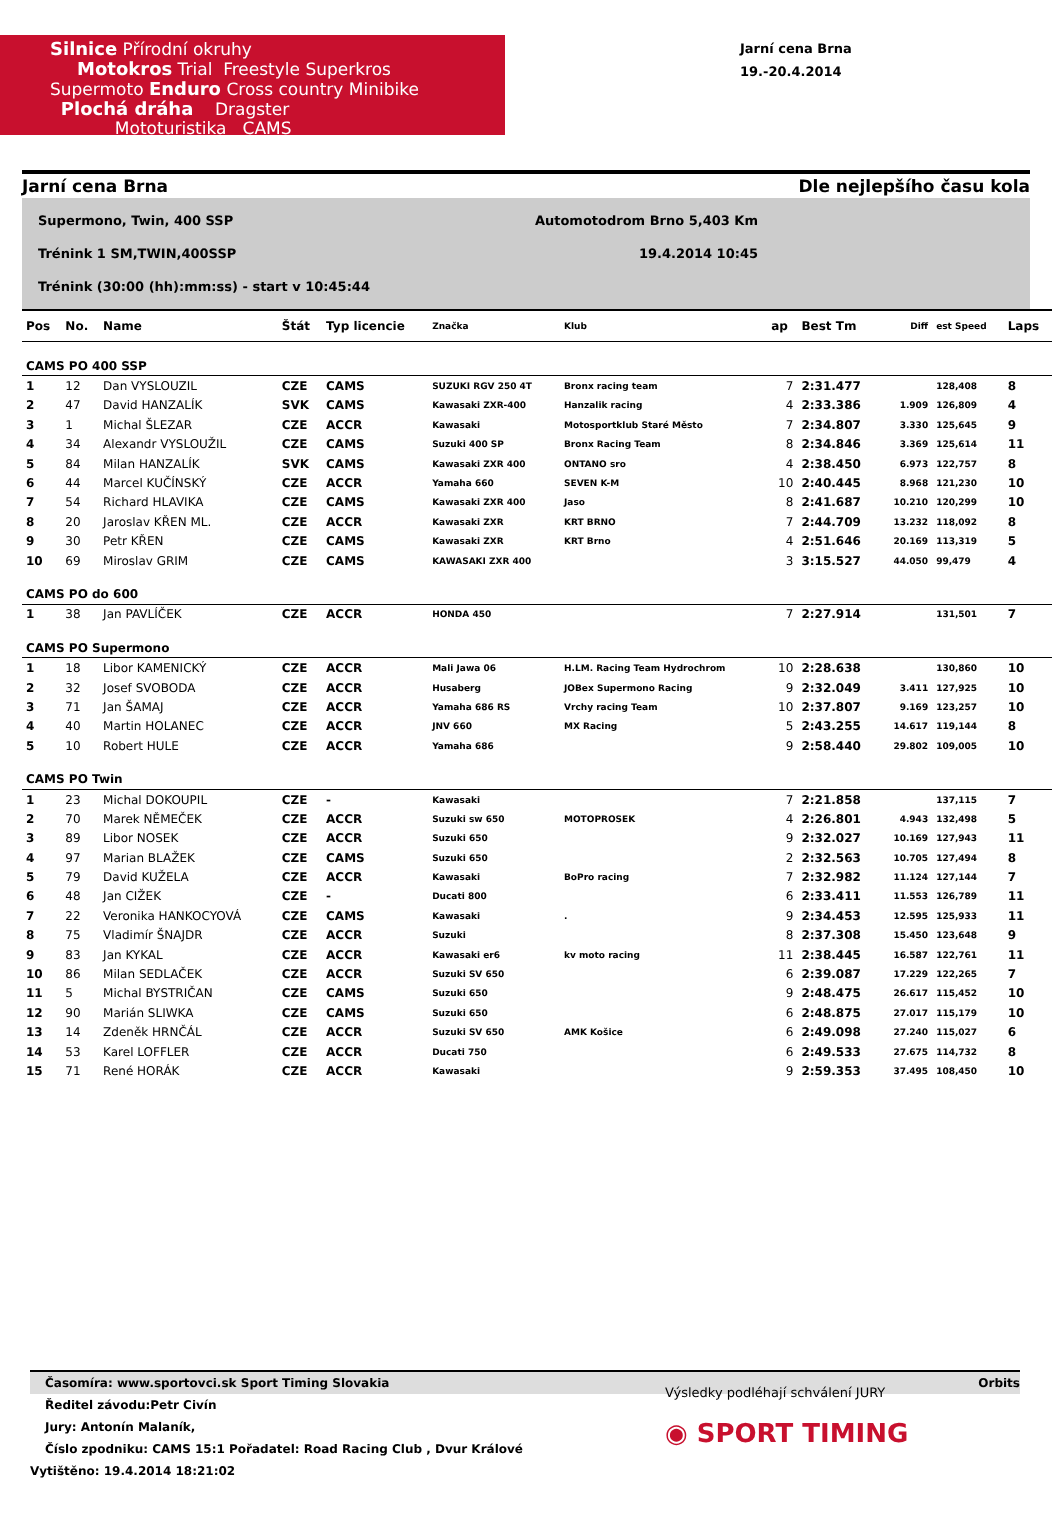Silnice Přírodní okruhy
Motokros Trial Freestyle Superkros
Supermoto Enduro Cross country Minibike
Plochá dráha Dragster
Mototuristika CAMS
Jarní cena Brna
19.-20.4.2014
Jarní cena Brna Dle nejlepšího času kola
Supermono, Twin, 400 SSP Automotodrom Brno 5,403 Km
Trénink 1 SM,TWIN,400SSP 19.4.2014 10:45
Trénink (30:00 (hh):mm:ss) - start v 10:45:44
| Pos | No. | Name | Štát | Typ licencie | Značka | Klub | ap | Best Tm | Diff | est Speed | Laps |
| --- | --- | --- | --- | --- | --- | --- | --- | --- | --- | --- | --- |
| CAMS PO 400 SSP | | | | | | | | | | | |
| 1 | 12 | Dan VYSLOUZIL | CZE | CAMS | SUZUKI RGV 250 4T | Bronx racing team | 7 | 2:31.477 | | 128,408 | 8 |
| 2 | 47 | David HANZALÍK | SVK | CAMS | Kawasaki ZXR-400 | Hanzalik racing | 4 | 2:33.386 | 1.909 | 126,809 | 4 |
| 3 | 1 | Michal ŠLEZAR | CZE | ACCR | Kawasaki | Motosportklub Staré Město | 7 | 2:34.807 | 3.330 | 125,645 | 9 |
| 4 | 34 | Alexandr VYSLOUŽIL | CZE | CAMS | Suzuki 400 SP | Bronx Racing Team | 8 | 2:34.846 | 3.369 | 125,614 | 11 |
| 5 | 84 | Milan HANZALÍK | SVK | CAMS | Kawasaki ZXR 400 | ONTANO sro | 4 | 2:38.450 | 6.973 | 122,757 | 8 |
| 6 | 44 | Marcel KUČÍNSKÝ | CZE | ACCR | Yamaha 660 | SEVEN K-M | 10 | 2:40.445 | 8.968 | 121,230 | 10 |
| 7 | 54 | Richard HLAVIKA | CZE | CAMS | Kawasaki ZXR 400 | Jaso | 8 | 2:41.687 | 10.210 | 120,299 | 10 |
| 8 | 20 | Jaroslav KŘEN ML. | CZE | ACCR | Kawasaki ZXR | KRT BRNO | 7 | 2:44.709 | 13.232 | 118,092 | 8 |
| 9 | 30 | Petr KŘEN | CZE | CAMS | Kawasaki ZXR | KRT Brno | 4 | 2:51.646 | 20.169 | 113,319 | 5 |
| 10 | 69 | Miroslav GRIM | CZE | CAMS | KAWASAKI ZXR 400 | | 3 | 3:15.527 | 44.050 | 99,479 | 4 |
| CAMS PO do 600 | | | | | | | | | | | |
| 1 | 38 | Jan PAVLÍČEK | CZE | ACCR | HONDA 450 | | 7 | 2:27.914 | | 131,501 | 7 |
| CAMS PO Supermono | | | | | | | | | | | |
| 1 | 18 | Libor KAMENICKÝ | CZE | ACCR | Mali Jawa 06 | H.LM. Racing Team Hydrochrom | 10 | 2:28.638 | | 130,860 | 10 |
| 2 | 32 | Josef SVOBODA | CZE | ACCR | Husaberg | JOBex Supermono Racing | 9 | 2:32.049 | 3.411 | 127,925 | 10 |
| 3 | 71 | Jan ŠAMAJ | CZE | ACCR | Yamaha 686 RS | Vrchy racing Team | 10 | 2:37.807 | 9.169 | 123,257 | 10 |
| 4 | 40 | Martin HOLANEC | CZE | ACCR | JNV 660 | MX Racing | 5 | 2:43.255 | 14.617 | 119,144 | 8 |
| 5 | 10 | Robert HULE | CZE | ACCR | Yamaha 686 | | 9 | 2:58.440 | 29.802 | 109,005 | 10 |
| CAMS PO Twin | | | | | | | | | | | |
| 1 | 23 | Michal DOKOUPIL | CZE | - | Kawasaki | | 7 | 2:21.858 | | 137,115 | 7 |
| 2 | 70 | Marek NĚMEČEK | CZE | ACCR | Suzuki sw 650 | MOTOPROSEK | 4 | 2:26.801 | 4.943 | 132,498 | 5 |
| 3 | 89 | Libor NOSEK | CZE | ACCR | Suzuki 650 | | 9 | 2:32.027 | 10.169 | 127,943 | 11 |
| 4 | 97 | Marian BLAŽEK | CZE | CAMS | Suzuki 650 | | 2 | 2:32.563 | 10.705 | 127,494 | 8 |
| 5 | 79 | David KUŽELA | CZE | ACCR | Kawasaki | BoPro racing | 7 | 2:32.982 | 11.124 | 127,144 | 7 |
| 6 | 48 | Jan CIŽEK | CZE | - | Ducati 800 | | 6 | 2:33.411 | 11.553 | 126,789 | 11 |
| 7 | 22 | Veronika HANKOCYOVÁ | CZE | CAMS | Kawasaki | . | 9 | 2:34.453 | 12.595 | 125,933 | 11 |
| 8 | 75 | Vladimír ŠNAJDR | CZE | ACCR | Suzuki | | 8 | 2:37.308 | 15.450 | 123,648 | 9 |
| 9 | 83 | Jan KYKAL | CZE | ACCR | Kawasaki er6 | kv moto racing | 11 | 2:38.445 | 16.587 | 122,761 | 11 |
| 10 | 86 | Milan SEDLAČEK | CZE | ACCR | Suzuki SV 650 | | 6 | 2:39.087 | 17.229 | 122,265 | 7 |
| 11 | 5 | Michal BYSTRIČAN | CZE | CAMS | Suzuki 650 | | 9 | 2:48.475 | 26.617 | 115,452 | 10 |
| 12 | 90 | Marián SLIWKA | CZE | CAMS | Suzuki 650 | | 6 | 2:48.875 | 27.017 | 115,179 | 10 |
| 13 | 14 | Zdeněk HRNČÁL | CZE | ACCR | Suzuki SV 650 | AMK Košice | 6 | 2:49.098 | 27.240 | 115,027 | 6 |
| 14 | 53 | Karel LOFFLER | CZE | ACCR | Ducati 750 | | 6 | 2:49.533 | 27.675 | 114,732 | 8 |
| 15 | 71 | René HORÁK | CZE | ACCR | Kawasaki | | 9 | 2:59.353 | 37.495 | 108,450 | 10 |
Časomíra: www.sportovci.sk Sport Timing Slovakia Orbits
Ředitel závodu:Petr Civín
Jury: Antonín Malaník,
Číslo zpodniku: CAMS 15:1 Pořadatel: Road Racing Club , Dvur Králové
Vytištěno: 19.4.2014 18:21:02
Výsledky podléhají schválení JURY
◉ SPORT TIMING